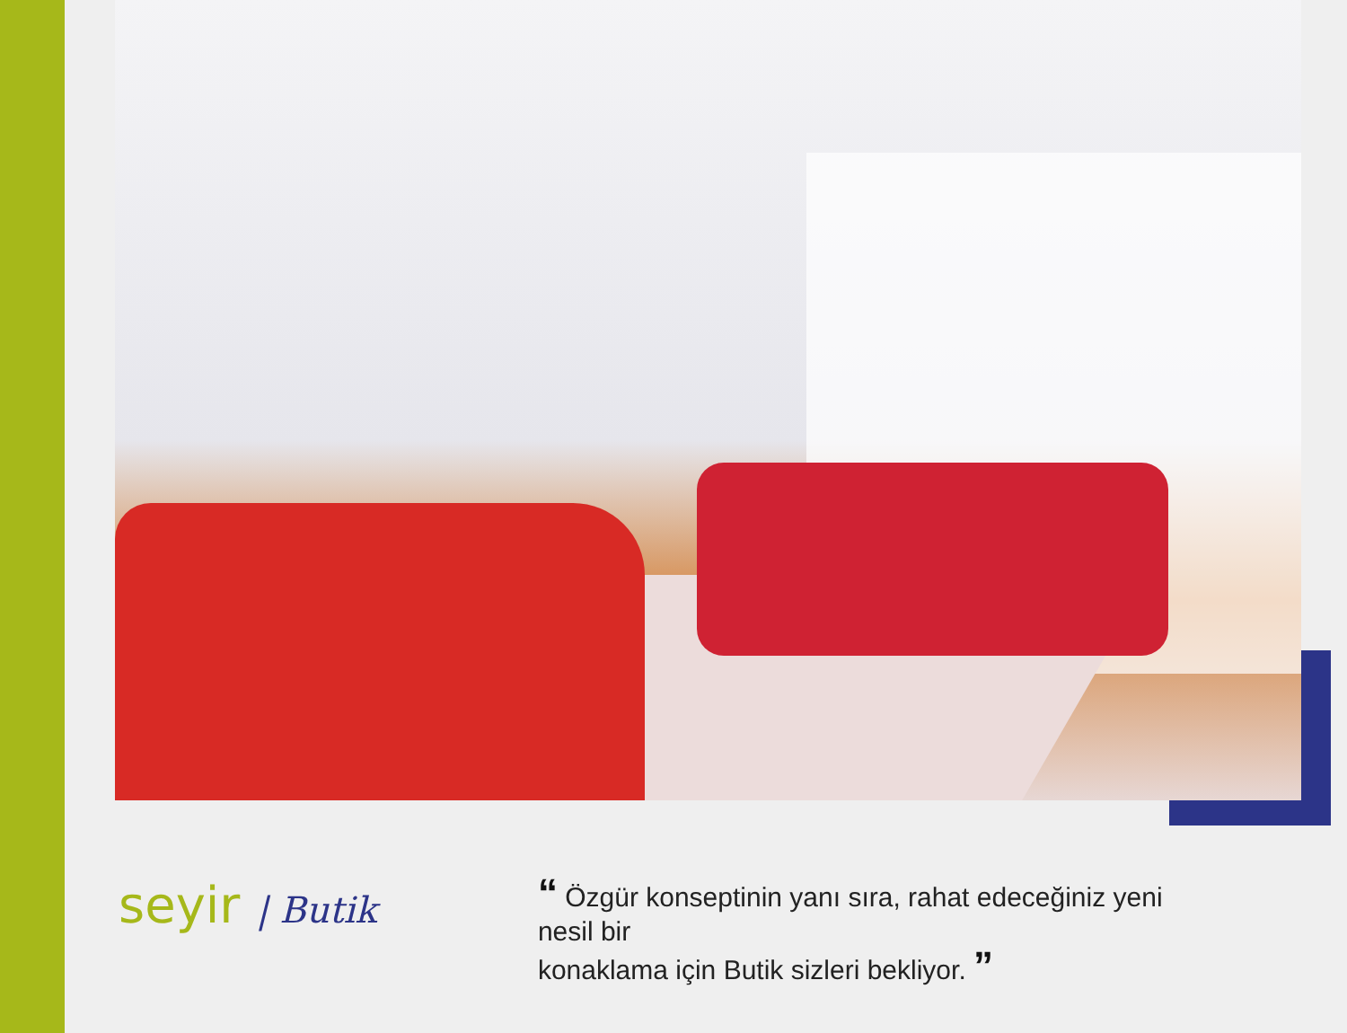seyir | Butik
“ Özgür konseptinin yanı sıra, rahat edeceğiniz yeni nesil bir
konaklama için Butik sizleri bekliyor. ”